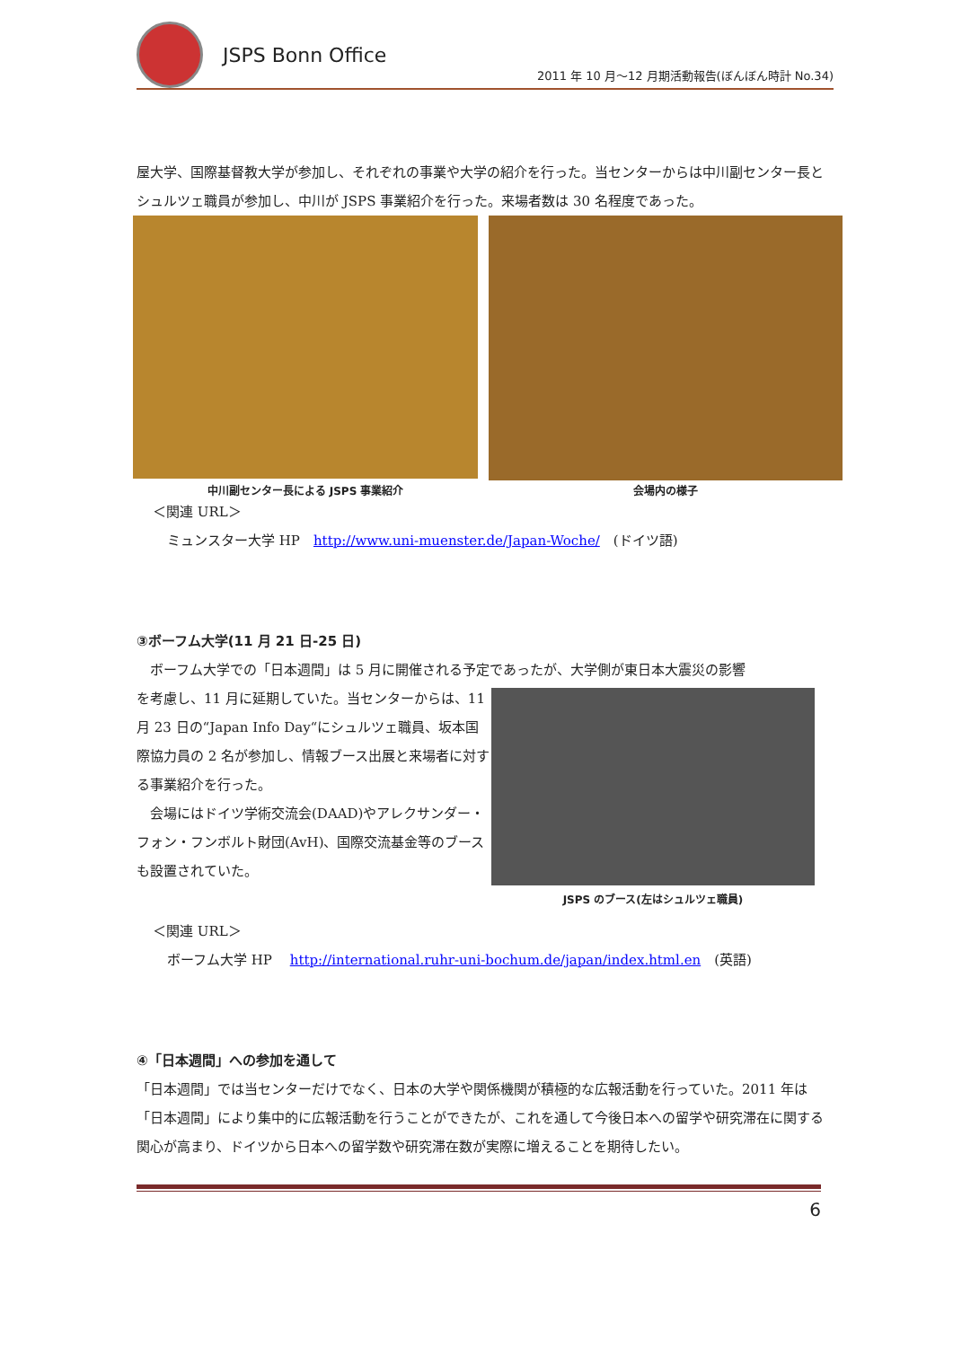JSPS Bonn Office
2011 年 10 月～12 月期活動報告(ぼんぼん時計 No.34)
屋大学、国際基督教大学が参加し、それぞれの事業や大学の紹介を行った。当センターからは中川副センター長とシュルツェ職員が参加し、中川が JSPS 事業紹介を行った。来場者数は 30 名程度であった。
中川副センター長による JSPS 事業紹介 会場内の様子
＜関連 URL＞
ミュンスター大学 HP　http://www.uni-muenster.de/Japan-Woche/　(ドイツ語)
③ボーフム大学(11 月 21 日-25 日)
　ボーフム大学での「日本週間」は 5 月に開催される予定であったが、大学側が東日本大震災の影響
を考慮し、11 月に延期していた。当センターからは、11 月 23 日の“Japan Info Day“にシュルツェ職員、坂本国際協力員の 2 名が参加し、情報ブース出展と来場者に対する事業紹介を行った。
　会場にはドイツ学術交流会(DAAD)やアレクサンダー・フォン・フンボルト財団(AvH)、国際交流基金等のブースも設置されていた。
JSPS のブース(左はシュルツェ職員)
＜関連 URL＞
ボーフム大学 HP　 http://international.ruhr-uni-bochum.de/japan/index.html.en　(英語)
④「日本週間」への参加を通して
「日本週間」では当センターだけでなく、日本の大学や関係機関が積極的な広報活動を行っていた。2011 年は「日本週間」により集中的に広報活動を行うことができたが、これを通して今後日本への留学や研究滞在に関する関心が高まり、ドイツから日本への留学数や研究滞在数が実際に増えることを期待したい。
6